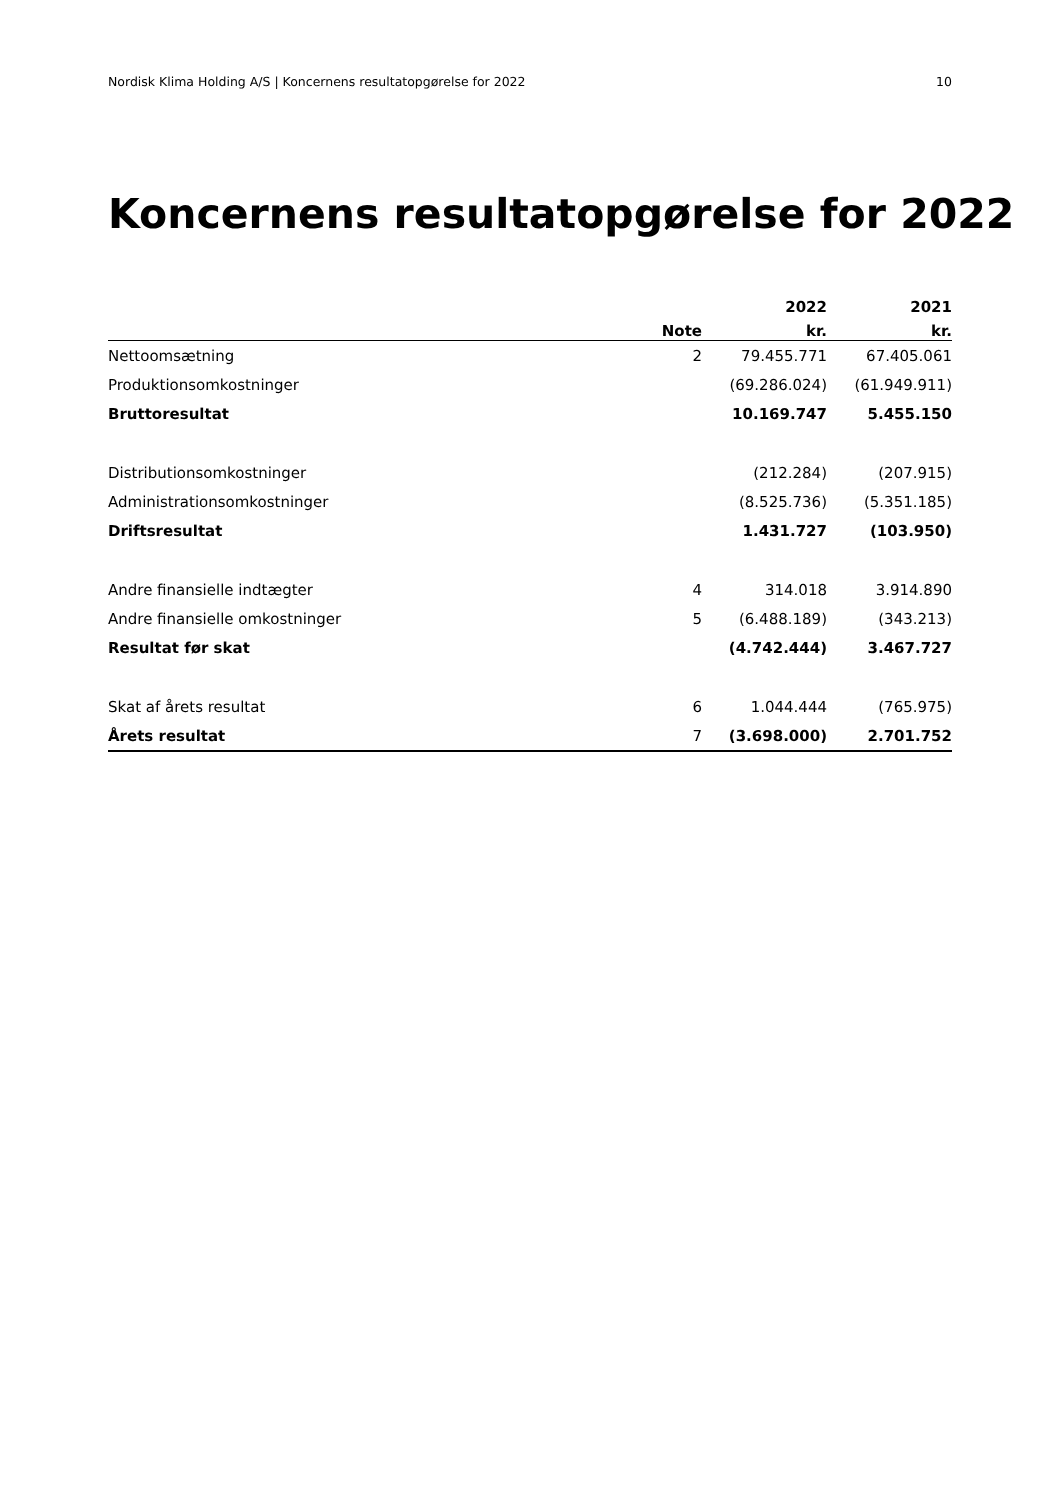Nordisk Klima Holding A/S | Koncernens resultatopgørelse for 2022 10
Koncernens resultatopgørelse for 2022
| | | 2022 | 2021 |
| --- | --- | --- | --- |
| | Note | kr. | kr. |
| Nettoomsætning | 2 | 79.455.771 | 67.405.061 |
| Produktionsomkostninger | | (69.286.024) | (61.949.911) |
| Bruttoresultat | | 10.169.747 | 5.455.150 |
| Distributionsomkostninger | | (212.284) | (207.915) |
| Administrationsomkostninger | | (8.525.736) | (5.351.185) |
| Driftsresultat | | 1.431.727 | (103.950) |
| Andre finansielle indtægter | 4 | 314.018 | 3.914.890 |
| Andre finansielle omkostninger | 5 | (6.488.189) | (343.213) |
| Resultat før skat | | (4.742.444) | 3.467.727 |
| Skat af årets resultat | 6 | 1.044.444 | (765.975) |
| Årets resultat | 7 | (3.698.000) | 2.701.752 |